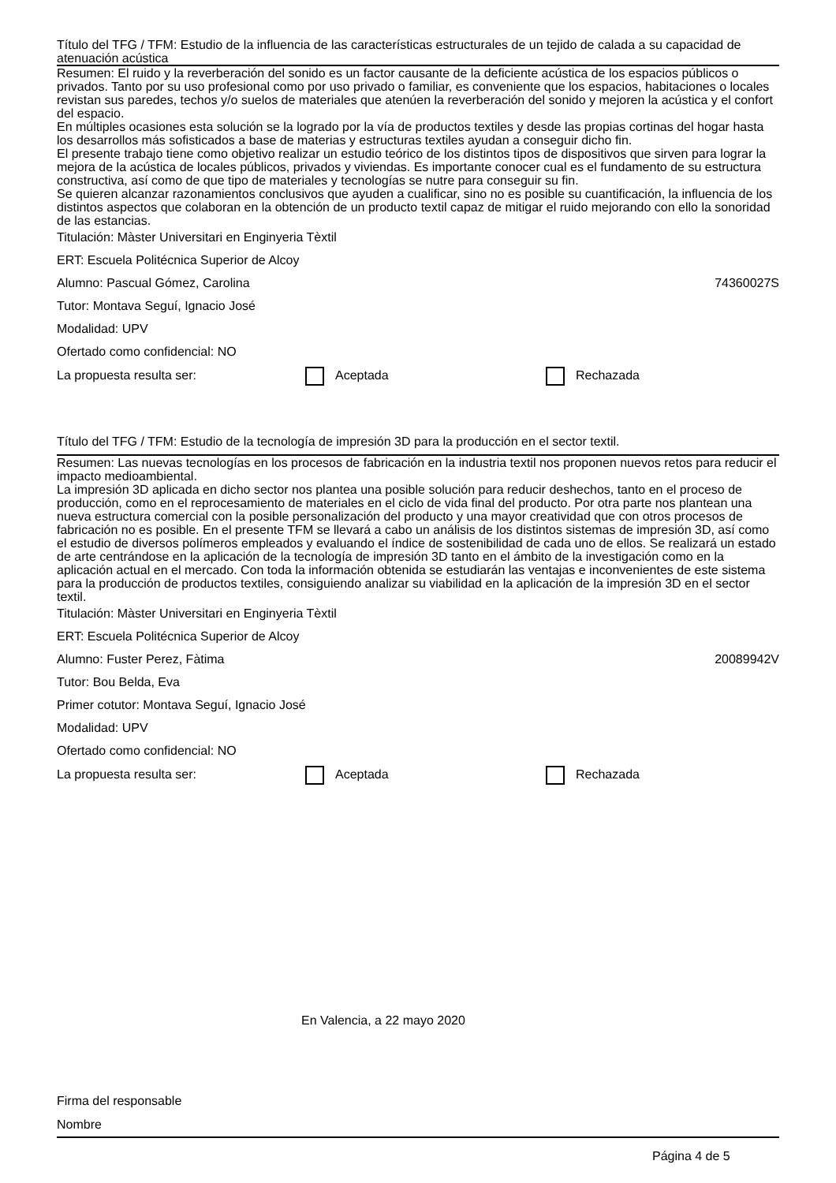Título del TFG / TFM: Estudio de la influencia de las características estructurales de un tejido de calada a su capacidad de atenuación acústica
Resumen: El ruido y la reverberación del sonido es un factor causante de la deficiente acústica de los espacios públicos o privados. Tanto por su uso profesional como por uso privado o familiar, es conveniente que los espacios, habitaciones o locales revistan sus paredes, techos y/o suelos de materiales que atenúen la reverberación del sonido y mejoren la acústica y el confort del espacio.
En múltiples ocasiones esta solución se la logrado por la vía de productos textiles y desde las propias cortinas del hogar hasta los desarrollos más sofisticados a base de materias y estructuras textiles ayudan a conseguir dicho fin.
El presente trabajo tiene como objetivo realizar un estudio teórico de los distintos tipos de dispositivos que sirven para lograr la mejora de la acústica de locales públicos, privados y viviendas. Es importante conocer cual es el fundamento de su estructura constructiva, así como de que tipo de materiales y tecnologías se nutre para conseguir su fin.
Se quieren alcanzar razonamientos conclusivos que ayuden a cualificar, sino no es posible su cuantificación, la influencia de los distintos aspectos que colaboran en la obtención de un producto textil capaz de mitigar el ruido mejorando con ello la sonoridad de las estancias.
Titulación: Màster Universitari en Enginyeria Tèxtil
ERT: Escuela Politécnica Superior de Alcoy
Alumno: Pascual Gómez, Carolina 74360027S
Tutor: Montava Seguí, Ignacio José
Modalidad: UPV
Ofertado como confidencial: NO
La propuesta resulta ser: Aceptada Rechazada
Título del TFG / TFM: Estudio de la tecnología de impresión 3D para la producción en el sector textil.
Resumen: Las nuevas tecnologías en los procesos de fabricación en la industria textil nos proponen nuevos retos para reducir el impacto medioambiental.
La impresión 3D aplicada en dicho sector nos plantea una posible solución para reducir deshechos, tanto en el proceso de producción, como en el reprocesamiento de materiales en el ciclo de vida final del producto. Por otra parte nos plantean una nueva estructura comercial con la posible personalización del producto y una mayor creatividad que con otros procesos de fabricación no es posible. En el presente TFM se llevará a cabo un análisis de los distintos sistemas de impresión 3D, así como el estudio de diversos polímeros empleados y evaluando el índice de sostenibilidad de cada uno de ellos. Se realizará un estado de arte centrándose en la aplicación de la tecnología de impresión 3D tanto en el ámbito de la investigación como en la aplicación actual en el mercado. Con toda la información obtenida se estudiarán las ventajas e inconvenientes de este sistema para la producción de productos textiles, consiguiendo analizar su viabilidad en la aplicación de la impresión 3D en el sector textil.
Titulación: Màster Universitari en Enginyeria Tèxtil
ERT: Escuela Politécnica Superior de Alcoy
Alumno: Fuster Perez, Fàtima 20089942V
Tutor: Bou Belda, Eva
Primer cotutor: Montava Seguí, Ignacio José
Modalidad: UPV
Ofertado como confidencial: NO
La propuesta resulta ser: Aceptada Rechazada
En Valencia, a 22 mayo 2020
Firma del responsable
Nombre
Página 4 de 5